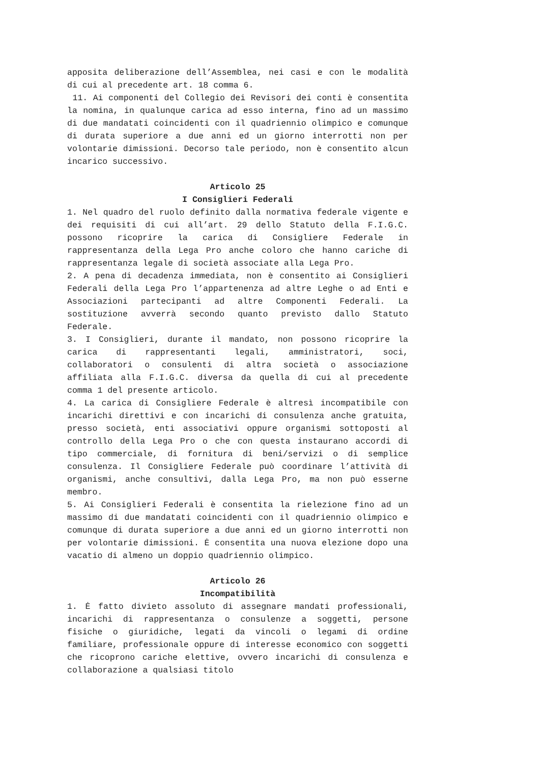apposita deliberazione dell’Assemblea, nei casi e con le modalità di cui al precedente art. 18 comma 6.
11. Ai componenti del Collegio dei Revisori dei conti è consentita la nomina, in qualunque carica ad esso interna, fino ad un massimo di due mandatati coincidenti con il quadriennio olimpico e comunque di durata superiore a due anni ed un giorno interrotti non per volontarie dimissioni. Decorso tale periodo, non è consentito alcun incarico successivo.
Articolo 25
I Consiglieri Federali
1. Nel quadro del ruolo definito dalla normativa federale vigente e dei requisiti di cui all’art. 29 dello Statuto della F.I.G.C. possono ricoprire la carica di Consigliere Federale in rappresentanza della Lega Pro anche coloro che hanno cariche di rappresentanza legale di società associate alla Lega Pro.
2. A pena di decadenza immediata, non è consentito ai Consiglieri Federali della Lega Pro l’appartenenza ad altre Leghe o ad Enti e Associazioni partecipanti ad altre Componenti Federali. La sostituzione avverrà secondo quanto previsto dallo Statuto Federale.
3. I Consiglieri, durante il mandato, non possono ricoprire la carica di rappresentanti legali, amministratori, soci, collaboratori o consulenti di altra società o associazione affiliata alla F.I.G.C. diversa da quella di cui al precedente comma 1 del presente articolo.
4. La carica di Consigliere Federale è altresì incompatibile con incarichi direttivi e con incarichi di consulenza anche gratuita, presso società, enti associativi oppure organismi sottoposti al controllo della Lega Pro o che con questa instaurano accordi di tipo commerciale, di fornitura di beni/servizi o di semplice consulenza. Il Consigliere Federale può coordinare l’attività di organismi, anche consultivi, dalla Lega Pro, ma non può esserne membro.
5. Ai Consiglieri Federali è consentita la rielezione fino ad un massimo di due mandatati coincidenti con il quadriennio olimpico e comunque di durata superiore a due anni ed un giorno interrotti non per volontarie dimissioni. Ė consentita una nuova elezione dopo una vacatio di almeno un doppio quadriennio olimpico.
Articolo 26
Incompatibilità
1. Ė fatto divieto assoluto di assegnare mandati professionali, incarichi di rappresentanza o consulenze a soggetti, persone fisiche o giuridiche, legati da vincoli o legami di ordine familiare, professionale oppure di interesse economico con soggetti che ricoprono cariche elettive, ovvero incarichi di consulenza e collaborazione a qualsiasi titolo